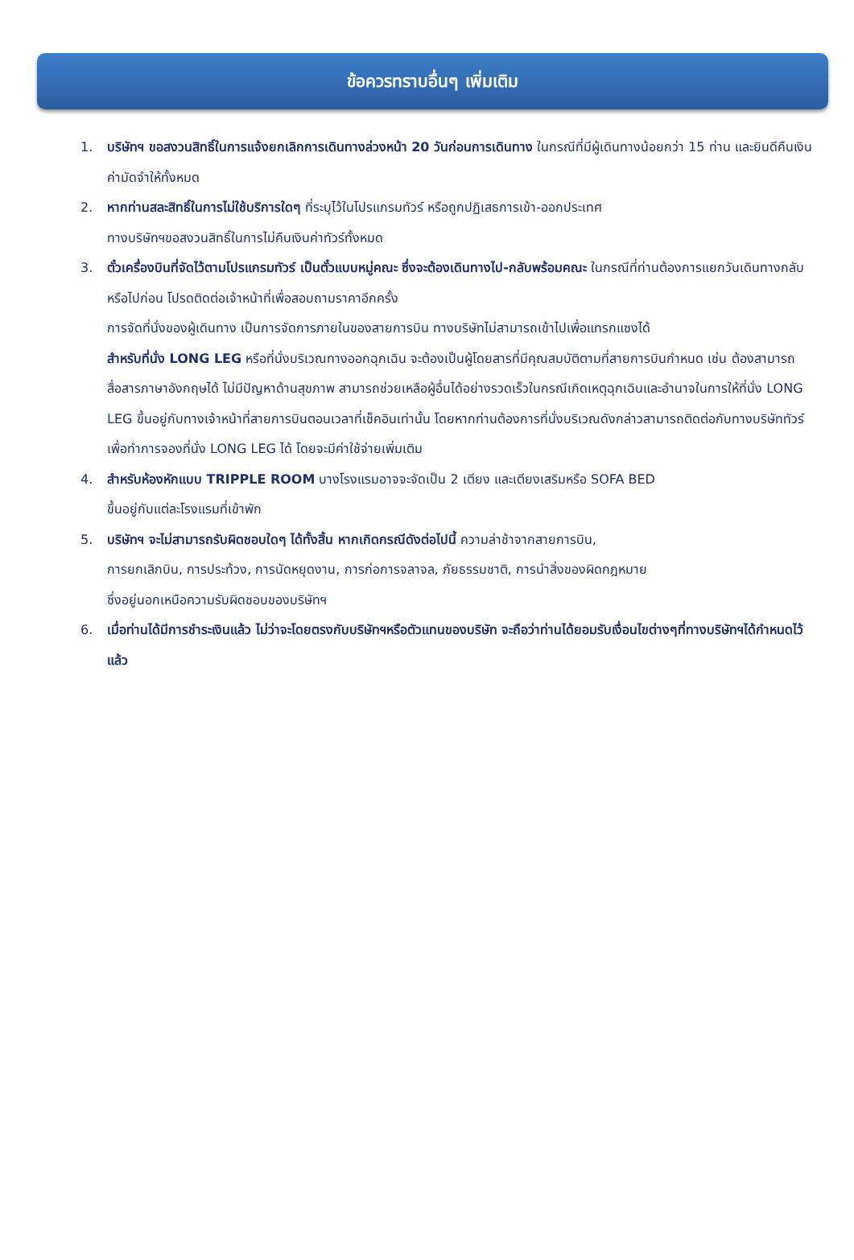ข้อควรทราบอื่นๆ เพิ่มเติม
1. บริษัทฯ ขอสงวนสิทธิ์ในการแจ้งยกเลิกการเดินทางล่วงหน้า 20 วันก่อนการเดินทาง ในกรณีที่มีผู้เดินทางน้อยกว่า 15 ท่าน และยินดีคืนเงินค่ามัดจำให้ทั้งหมด
2. หากท่านสละสิทธิ์ในการไม่ใช้บริการใดๆ ที่ระบุไว้ในโปรแกรมทัวร์ หรือถูกปฏิเสธการเข้า-ออกประเทศ
ทางบริษัทฯขอสงวนสิทธิ์ในการไม่คืนเงินค่าทัวร์ทั้งหมด
3. ตั๋วเครื่องบินที่จัดไว้ตามโปรแกรมทัวร์ เป็นตั๋วแบบหมู่คณะ ซึ่งจะต้องเดินทางไป-กลับพร้อมคณะ ในกรณีที่ท่านต้องการแยกวันเดินทางกลับหรือไปก่อน โปรดติดต่อเจ้าหน้าที่เพื่อสอบถามราคาอีกครั้ง
การจัดที่นั่งของผู้เดินทาง เป็นการจัดการภายในของสายการบิน ทางบริษัทไม่สามารถเข้าไปเพื่อแทรกแซงได้
สำหรับที่นั่ง LONG LEG หรือที่นั่งบริเวณทางออกฉุกเฉิน จะต้องเป็นผู้โดยสารที่มีคุณสมบัติตามที่สายการบินกำหนด เช่น ต้องสามารถสื่อสารภาษาอังกฤษได้ ไม่มีปัญหาด้านสุขภาพ สามารถช่วยเหลือผู้อื่นได้อย่างรวดเร็วในกรณีเกิดเหตุฉุกเฉินและอำนาจในการให้ที่นั่ง LONG LEG ขึ้นอยู่กับทางเจ้าหน้าที่สายการบินตอนเวลาที่เช็คอินเท่านั้น โดยหากท่านต้องการที่นั่งบริเวณดังกล่าวสามารถติดต่อกับทางบริษัททัวร์เพื่อทำการจองที่นั่ง LONG LEG ได้ โดยจะมีค่าใช้จ่ายเพิ่มเติม
4. สำหรับห้องหักแบบ TRIPPLE ROOM บางโรงแรมอาจจะจัดเป็น 2 เตียง และเตียงเสริมหรือ SOFA BED
ขึ้นอยู่กับแต่ละโรงแรมที่เข้าพัก
5. บริษัทฯ จะไม่สามารถรับผิดชอบใดๆ ได้ทั้งสิ้น หากเกิดกรณีดังต่อไปนี้ ความล่าช้าจากสายการบิน,
การยกเลิกบิน, การประท้วง, การนัดหยุดงาน, การก่อการจลาจล, ภัยธรรมชาติ, การนำสิ่งของผิดกฎหมาย
ซึ่งอยู่นอกเหนือความรับผิดชอบของบริษัทฯ
6. เมื่อท่านได้มีการชำระเงินแล้ว ไม่ว่าจะโดยตรงกับบริษัทฯหรือตัวแทนของบริษัท จะถือว่าท่านได้ยอมรับเงื่อนไขต่างๆที่ทางบริษัทฯได้กำหนดไว้แล้ว